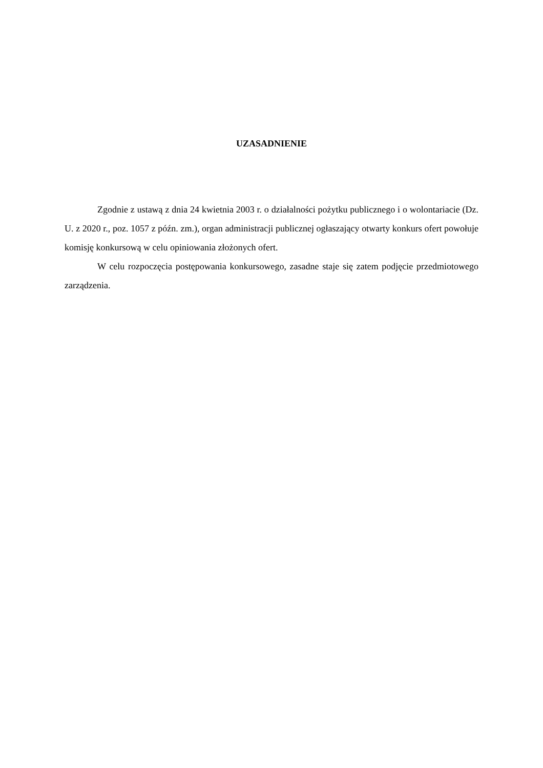UZASADNIENIE
Zgodnie z ustawą z dnia 24 kwietnia 2003 r. o działalności pożytku publicznego i o wolontariacie (Dz. U. z 2020 r., poz. 1057 z późn. zm.), organ administracji publicznej ogłaszający otwarty konkurs ofert powołuje komisję konkursową w celu opiniowania złożonych ofert.
W celu rozpoczęcia postępowania konkursowego, zasadne staje się zatem podjęcie przedmiotowego zarządzenia.